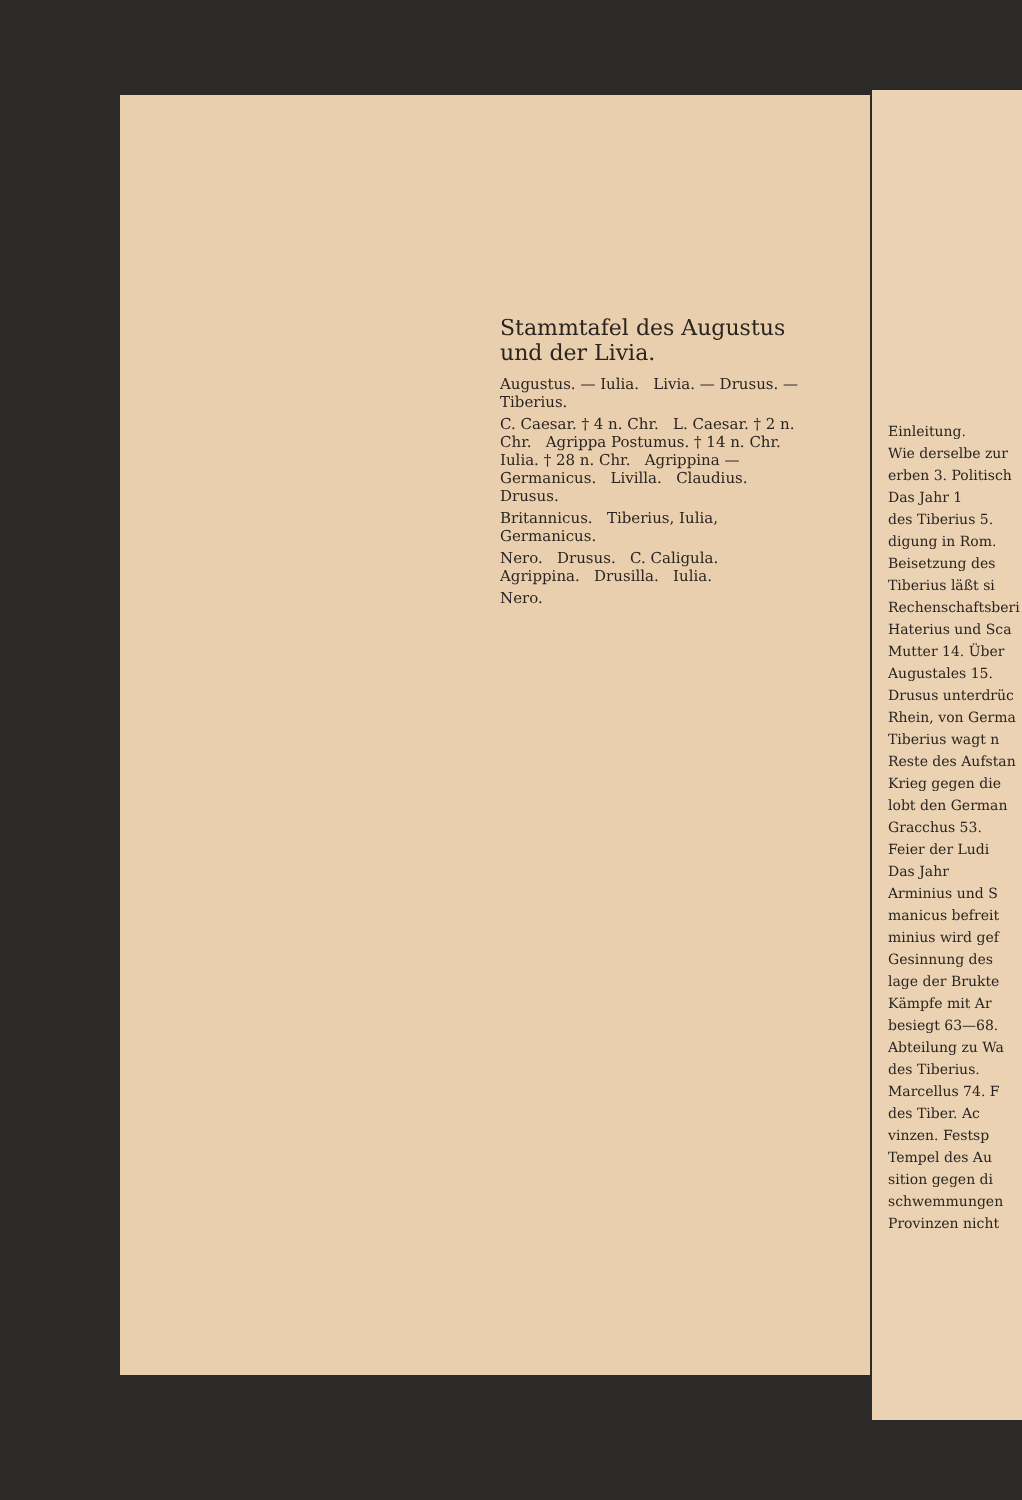Stammtafel des Augustus und der Livia.
Augustus. — Iulia. Livia. — Drusus. — Tiberius.
C. Caesar. † 4 n. Chr. L. Caesar. † 2 n. Chr. Agrippa Postumus. † 14 n. Chr. Iulia. † 28 n. Chr. Agrippina — Germanicus. Livilla. Claudius. Drusus.
Britannicus. Tiberius, Iulia, Germanicus.
Nero. Drusus. C. Caligula. Agrippina. Drusilla. Iulia.
Nero.
Einleitung.
Wie derselbe zur
erben 3. Politisch
Das Jahr 1
des Tiberius 5.
digung in Rom.
Beisetzung des
Tiberius läßt si
Rechenschaftsberi
Haterius und Sca
Mutter 14. Über
Augustales 15.
Drusus unterdrüc
Rhein, von Germa
Tiberius wagt n
Reste des Aufstan
Krieg gegen die
lobt den German
Gracchus 53.
Feier der Ludi
Das Jahr
Arminius und S
manicus befreit
minius wird gef
Gesinnung des
lage der Brukte
Kämpfe mit Ar
besiegt 63—68.
Abteilung zu Wa
des Tiberius.
Marcellus 74. F
des Tiber. Ac
vinzen. Festsp
Tempel des Au
sition gegen di
schwemmungen
Provinzen nicht